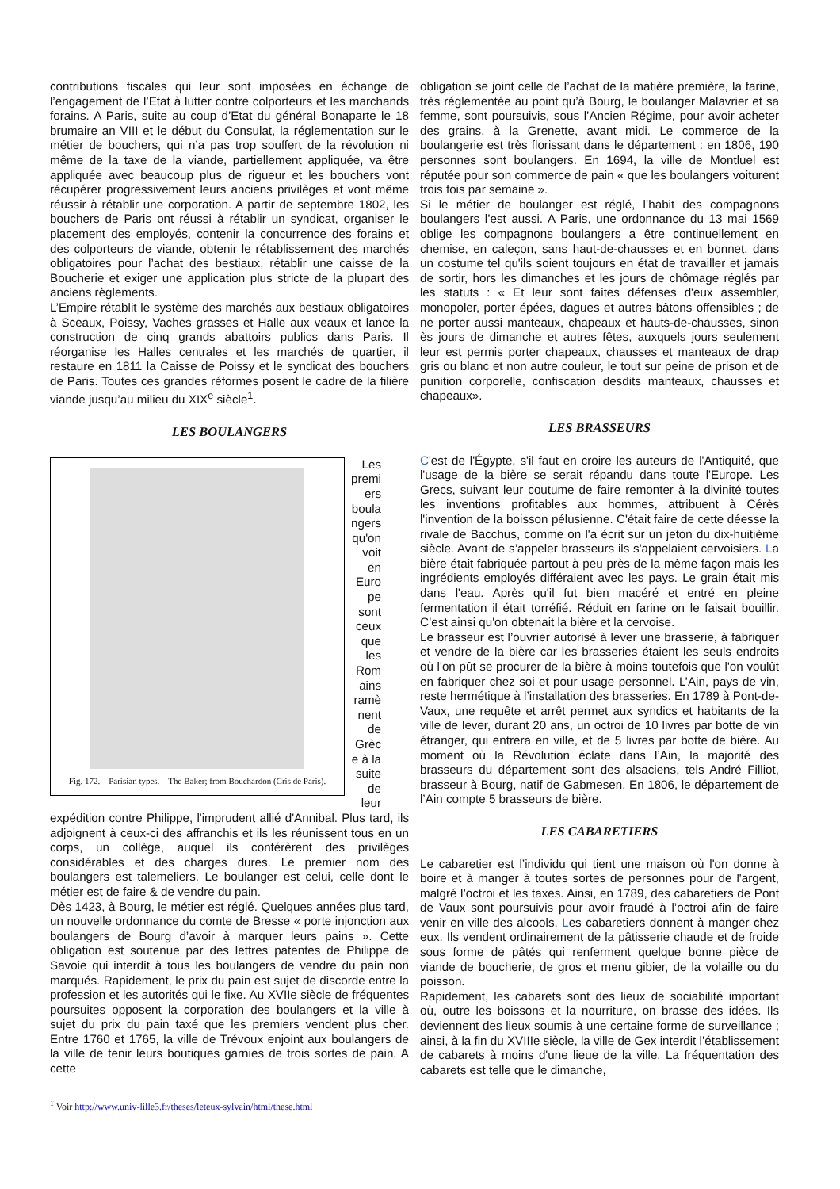contributions fiscales qui leur sont imposées en échange de l’engagement de l’Etat à lutter contre colporteurs et les marchands forains. A Paris, suite au coup d’Etat du général Bonaparte le 18 brumaire an VIII et le début du Consulat, la réglementation sur le métier de bouchers, qui n’a pas trop souffert de la révolution ni même de la taxe de la viande, partiellement appliquée, va être appliquée avec beaucoup plus de rigueur et les bouchers vont récupérer progressivement leurs anciens privilèges et vont même réussir à rétablir une corporation. A partir de septembre 1802, les bouchers de Paris ont réussi à rétablir un syndicat, organiser le placement des employés, contenir la concurrence des forains et des colporteurs de viande, obtenir le rétablissement des marchés obligatoires pour l’achat des bestiaux, rétablir une caisse de la Boucherie et exiger une application plus stricte de la plupart des anciens règlements.
L’Empire rétablit le système des marchés aux bestiaux obligatoires à Sceaux, Poissy, Vaches grasses et Halle aux veaux et lance la construction de cinq grands abattoirs publics dans Paris. Il réorganise les Halles centrales et les marchés de quartier, il restaure en 1811 la Caisse de Poissy et le syndicat des bouchers de Paris. Toutes ces grandes réformes posent le cadre de la filière viande jusqu’au milieu du XIX<sup>e</sup> siècle<sup>1</sup>.
LES BOULANGERS
Fig. 172.—Parisian types.—The Baker; from Bouchardon (Cris de Paris).
Les premi ers boula ngers qu'on voit en Euro pe sont ceux que les Rom ains ramè nent de Grèc e à la suite de leur
expédition contre Philippe, l'imprudent allié d'Annibal. Plus tard, ils adjoignent à ceux-ci des affranchis et ils les réunissent tous en un corps, un collège, auquel ils conférèrent des privilèges considérables et des charges dures. Le premier nom des boulangers est talemeliers. Le boulanger est celui, celle dont le métier est de faire & de vendre du pain.
Dès 1423, à Bourg, le métier est réglé. Quelques années plus tard, un nouvelle ordonnance du comte de Bresse « porte injonction aux boulangers de Bourg d’avoir à marquer leurs pains ». Cette obligation est soutenue par des lettres patentes de Philippe de Savoie qui interdit à tous les boulangers de vendre du pain non marqués. Rapidement, le prix du pain est sujet de discorde entre la profession et les autorités qui le fixe. Au XVIIe siècle de fréquentes poursuites opposent la corporation des boulangers et la ville à sujet du prix du pain taxé que les premiers vendent plus cher. Entre 1760 et 1765, la ville de Trévoux enjoint aux boulangers de la ville de tenir leurs boutiques garnies de trois sortes de pain. A cette
<sup>1</sup> Voir http://www.univ-lille3.fr/theses/leteux-sylvain/html/these.html
obligation se joint celle de l’achat de la matière première, la farine, très réglementée au point qu’à Bourg, le boulanger Malavrier et sa femme, sont poursuivis, sous l’Ancien Régime, pour avoir acheter des grains, à la Grenette, avant midi. Le commerce de la boulangerie est très florissant dans le département : en 1806, 190 personnes sont boulangers. En 1694, la ville de Montluel est réputée pour son commerce de pain « que les boulangers voiturent trois fois par semaine ».
Si le métier de boulanger est réglé, l’habit des compagnons boulangers l’est aussi. A Paris, une ordonnance du 13 mai 1569 oblige les compagnons boulangers a être continuellement en chemise, en caleçon, sans haut-de-chausses et en bonnet, dans un costume tel qu'ils soient toujours en état de travailler et jamais de sortir, hors les dimanches et les jours de chômage réglés par les statuts : « Et leur sont faites défenses d'eux assembler, monopoler, porter épées, dagues et autres bâtons offensibles ; de ne porter aussi manteaux, chapeaux et hauts-de-chausses, sinon ès jours de dimanche et autres fêtes, auxquels jours seulement leur est permis porter chapeaux, chausses et manteaux de drap gris ou blanc et non autre couleur, le tout sur peine de prison et de punition corporelle, confiscation desdits manteaux, chausses et chapeaux».
LES BRASSEURS
C'est de l'Égypte, s'il faut en croire les auteurs de l'Antiquité, que l'usage de la bière se serait répandu dans toute l'Europe. Les Grecs, suivant leur coutume de faire remonter à la divinité toutes les inventions profitables aux hommes, attribuent à Cérès l'invention de la boisson pélusienne. C'était faire de cette déesse la rivale de Bacchus, comme on l'a écrit sur un jeton du dix-huitième siècle. Avant de s’appeler brasseurs ils s'appelaient cervoisiers. La bière était fabriquée partout à peu près de la même façon mais les ingrédients employés différaient avec les pays. Le grain était mis dans l'eau. Après qu'il fut bien macéré et entré en pleine fermentation il était torréfié. Réduit en farine on le faisait bouillir. C’est ainsi qu'on obtenait la bière et la cervoise.
Le brasseur est l’ouvrier autorisé à lever une brasserie, à fabriquer et vendre de la bière car les brasseries étaient les seuls endroits où l'on pût se procurer de la bière à moins toutefois que l'on voulût en fabriquer chez soi et pour usage personnel. L’Ain, pays de vin, reste hermétique à l’installation des brasseries. En 1789 à Pont-de-Vaux, une requête et arrêt permet aux syndics et habitants de la ville de lever, durant 20 ans, un octroi de 10 livres par botte de vin étranger, qui entrera en ville, et de 5 livres par botte de bière. Au moment où la Révolution éclate dans l’Ain, la majorité des brasseurs du département sont des alsaciens, tels André Filliot, brasseur à Bourg, natif de Gabmesen. En 1806, le département de l’Ain compte 5 brasseurs de bière.
LES CABARETIERS
Le cabaretier est l’individu qui tient une maison où l'on donne à boire et à manger à toutes sortes de personnes pour de l'argent, malgré l’octroi et les taxes. Ainsi, en 1789, des cabaretiers de Pont de Vaux sont poursuivis pour avoir fraudé à l’octroi afin de faire venir en ville des alcools. Les cabaretiers donnent à manger chez eux. Ils vendent ordinairement de la pâtisserie chaude et de froide sous forme de pâtés qui renferment quelque bonne pièce de viande de boucherie, de gros et menu gibier, de la volaille ou du poisson.
Rapidement, les cabarets sont des lieux de sociabilité important où, outre les boissons et la nourriture, on brasse des idées. Ils deviennent des lieux soumis à une certaine forme de surveillance ; ainsi, à la fin du XVIIIe siècle, la ville de Gex interdit l’établissement de cabarets à moins d'une lieue de la ville. La fréquentation des cabarets est telle que le dimanche,